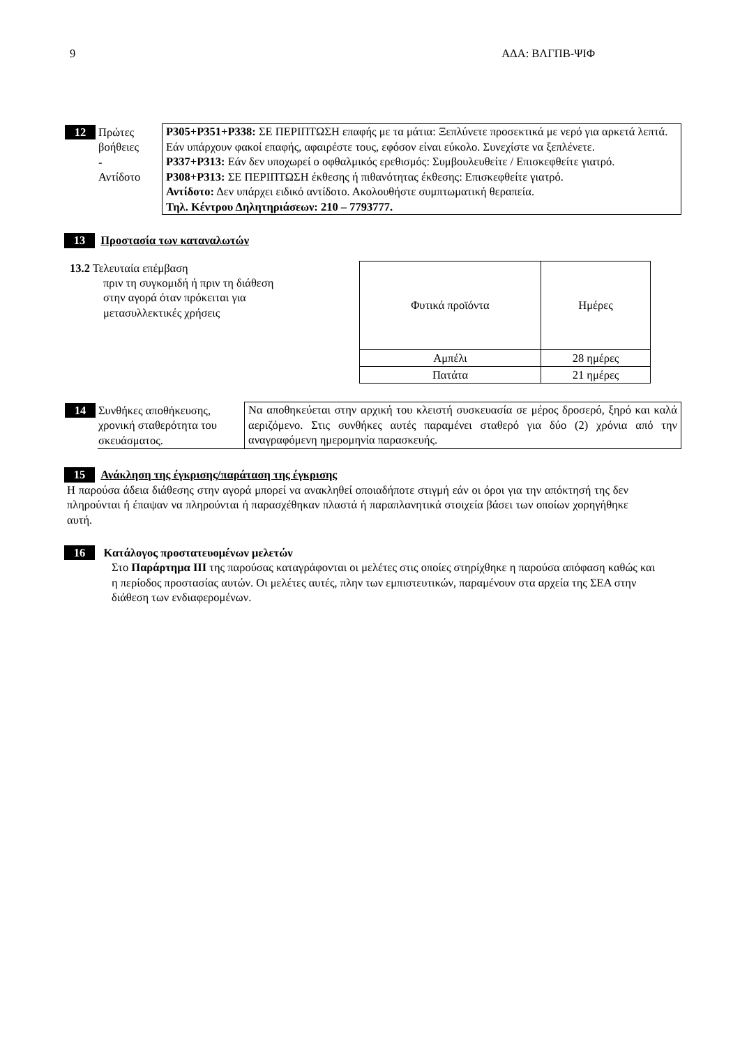9 ΑΔΑ: ΒΛΓΠΒ-ΨΙΦ
| 12 | Πρώτες βοήθειες - Αντίδοτο | P305+P351+P338: ΣΕ ΠΕΡΙΠΤΩΣΗ επαφής με τα μάτια: Ξεπλύνετε προσεκτικά με νερό για αρκετά λεπτά. Εάν υπάρχουν φακοί επαφής, αφαιρέστε τους, εφόσον είναι εύκολο. Συνεχίστε να ξεπλένετε. P337+P313: Εάν δεν υποχωρεί ο οφθαλμικός ερεθισμός: Συμβουλευθείτε / Επισκεφθείτε γιατρό. P308+P313: ΣΕ ΠΕΡΙΠΤΩΣΗ έκθεσης ή πιθανότητας έκθεσης: Επισκεφθείτε γιατρό. Αντίδοτο: Δεν υπάρχει ειδικό αντίδοτο. Ακολουθήστε συμπτωματική θεραπεία. Τηλ. Κέντρου Δηλητηριάσεων: 210 – 7793777. |
13 Προστασία των καταναλωτών
13.2 Τελευταία επέμβαση
πριν τη συγκομιδή ή πριν τη διάθεση στην αγορά όταν πρόκειται για μετασυλλεκτικές χρήσεις
| Φυτικά προϊόντα | Ημέρες |
| Αμπέλι | 28 ημέρες |
| Πατάτα | 21 ημέρες |
| 14 | Συνθήκες αποθήκευσης, χρονική σταθερότητα του σκευάσματος. | Να αποθηκεύεται στην αρχική του κλειστή συσκευασία σε μέρος δροσερό, ξηρό και καλά αεριζόμενο. Στις συνθήκες αυτές παραμένει σταθερό για δύο (2) χρόνια από την αναγραφόμενη ημερομηνία παρασκευής. |
15 Ανάκληση της έγκρισης/παράταση της έγκρισης
Η παρούσα άδεια διάθεσης στην αγορά μπορεί να ανακληθεί οποιαδήποτε στιγμή εάν οι όροι για την απόκτησή της δεν πληρούνται ή έπαψαν να πληρούνται ή παρασχέθηκαν πλαστά ή παραπλανητικά στοιχεία βάσει των οποίων χορηγήθηκε αυτή.
16 Κατάλογος προστατευομένων μελετών
Στο Παράρτημα ΙΙΙ της παρούσας καταγράφονται οι μελέτες στις οποίες στηρίχθηκε η παρούσα απόφαση καθώς και η περίοδος προστασίας αυτών. Οι μελέτες αυτές, πλην των εμπιστευτικών, παραμένουν στα αρχεία της ΣΕΑ στην διάθεση των ενδιαφερομένων.